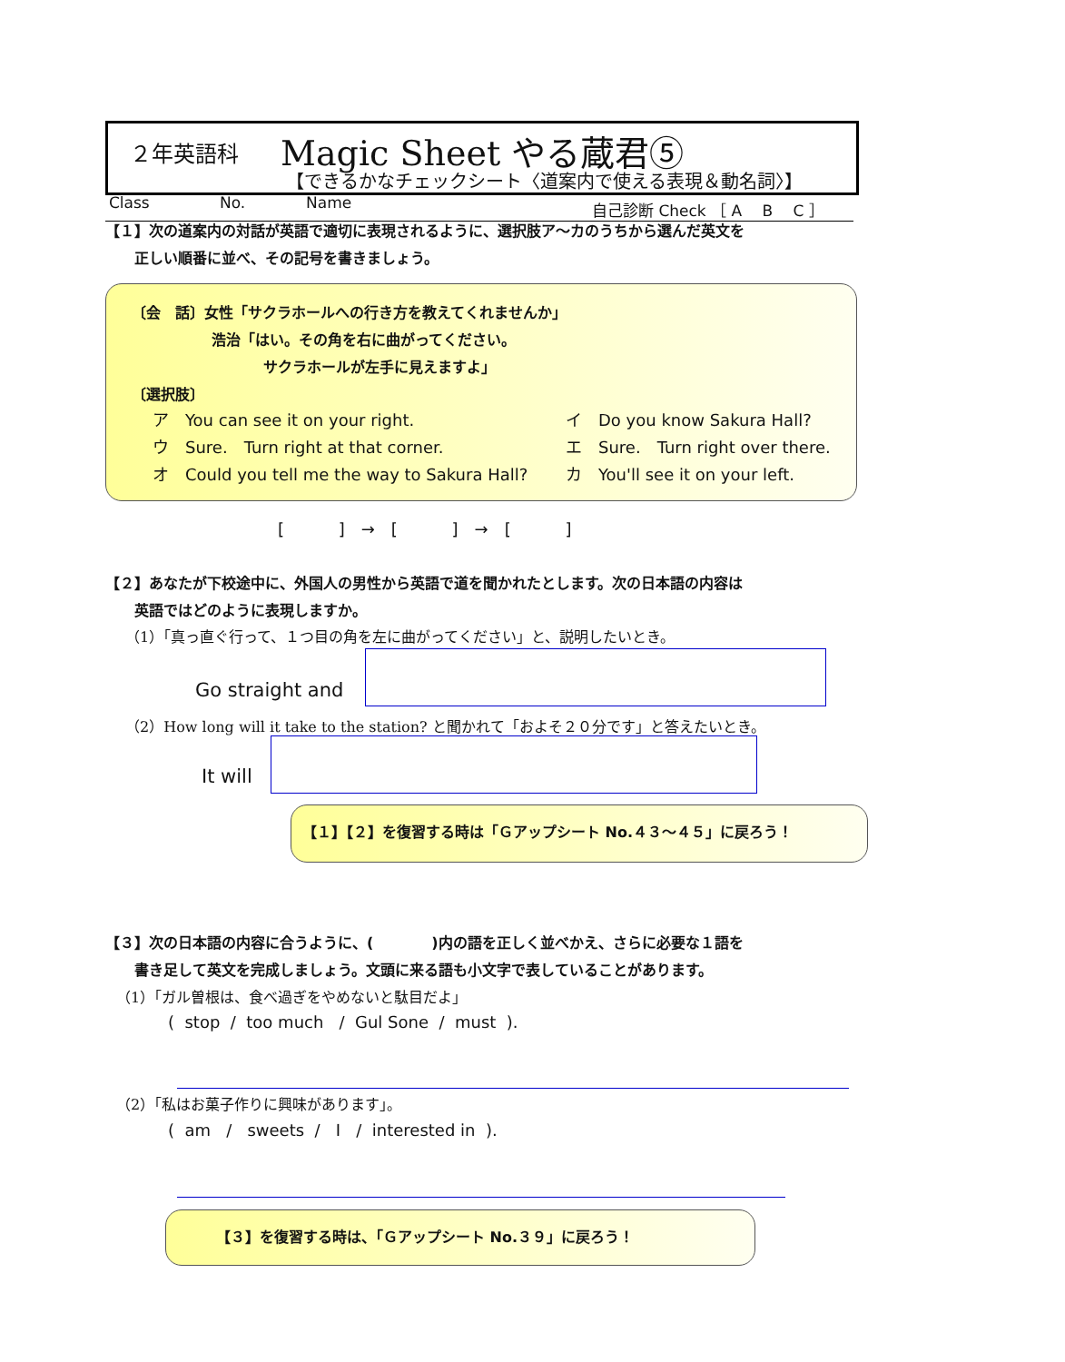２年英語科 Magic Sheet やる蔵君⑤
【できるかなチェックシート〈道案内で使える表現＆動名詞〉】
Class No. Name 自己診断 Check ［ A　 B　 C ］
【１】次の道案内の対話が英語で適切に表現されるように、選択肢ア～カのうちから選んだ英文を
正しい順番に並べ、その記号を書きましょう。
〔会　話〕女性「サクラホールへの行き方を教えてくれませんか」
浩治「はい。その角を右に曲がってください。
サクラホールが左手に見えますよ」
〔選択肢〕
ア　You can see it on your right. イ　Do you know Sakura Hall?
ウ　Sure.　Turn right at that corner. エ　Sure.　Turn right over there.
オ　Could you tell me the way to Sakura Hall? カ　You'll see it on your left.
[　　　 ]　→　[　　　 ]　→　[　　　 ]
【２】あなたが下校途中に、外国人の男性から英語で道を聞かれたとします。次の日本語の内容は
英語ではどのように表現しますか。
（1）「真っ直ぐ行って、１つ目の角を左に曲がってください」と、説明したいとき。
Go straight and
（2）How long will it take to the station? と聞かれて「およそ２０分です」と答えたいとき。
It will
【１】【２】を復習する時は「Ｇアップシート No.４３～４５」に戻ろう！
【３】次の日本語の内容に合うように、(　　　　)内の語を正しく並べかえ、さらに必要な１語を
書き足して英文を完成しましょう。文頭に来る語も小文字で表していることがあります。
（1）「ガル曽根は、食べ過ぎをやめないと駄目だよ」
( stop / too much / Gul Sone / must ).
（2）「私はお菓子作りに興味があります」。
( am / sweets / I / interested in ).
【３】を復習する時は、「Ｇアップシート No.３９」に戻ろう！